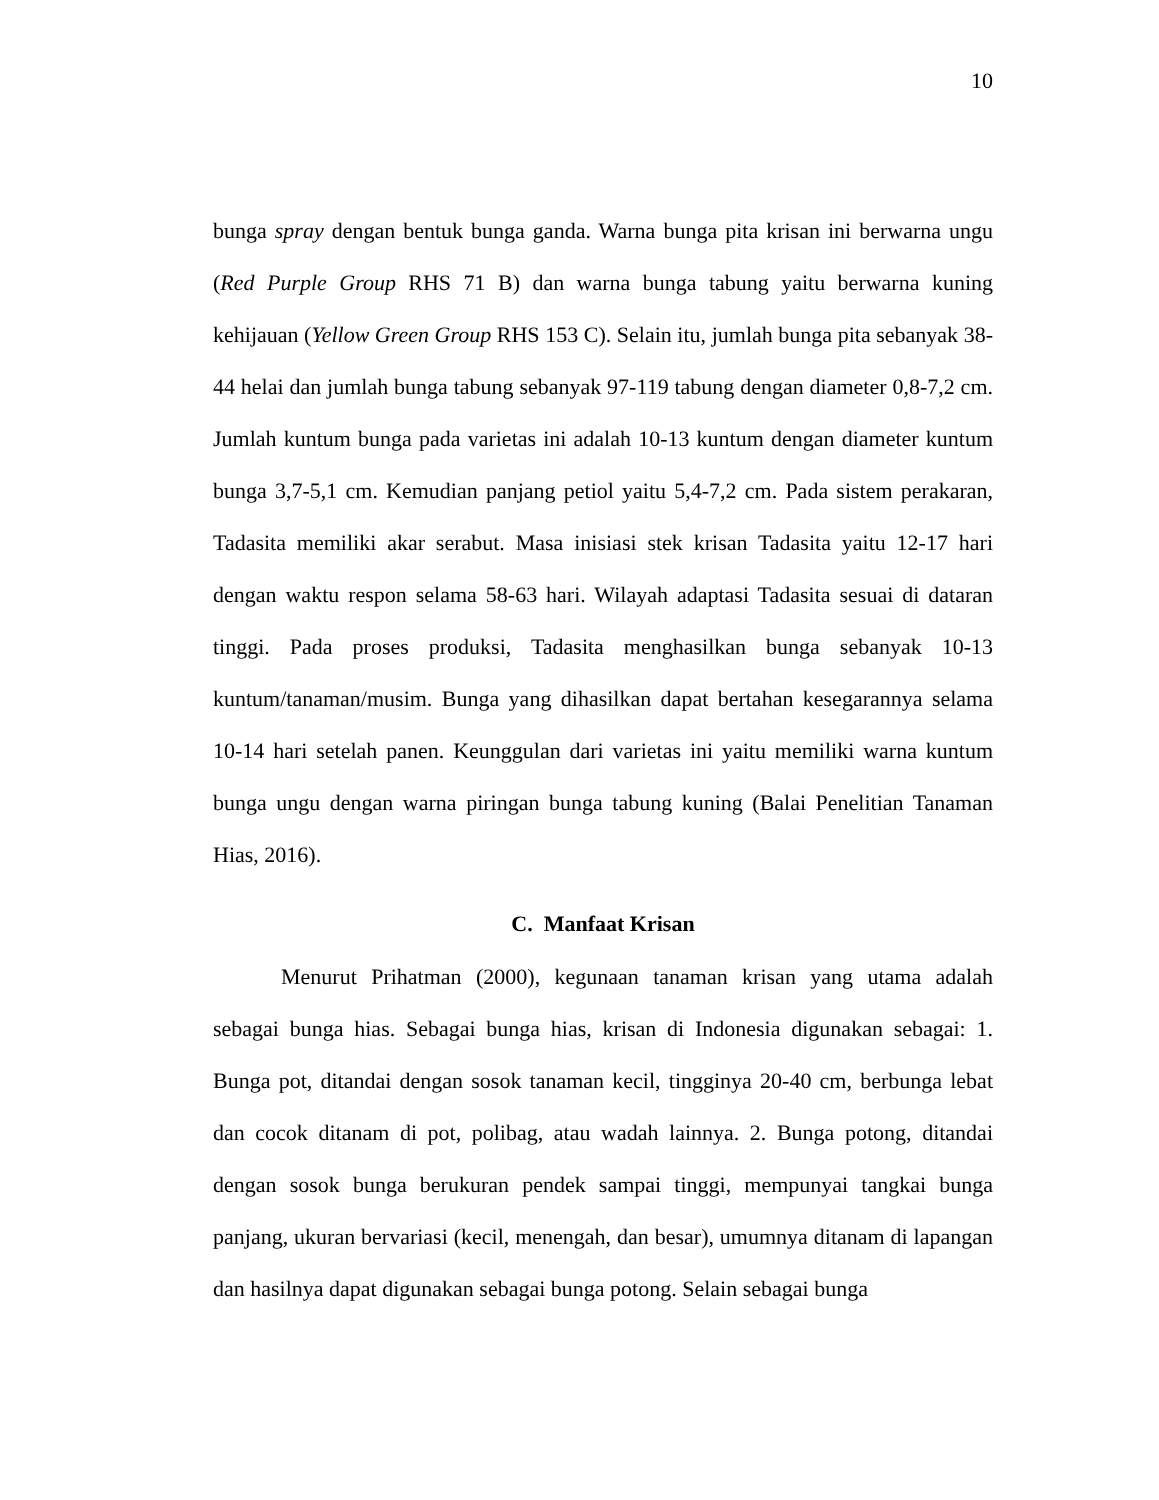10
bunga spray dengan bentuk bunga ganda. Warna bunga pita krisan ini berwarna ungu (Red Purple Group RHS 71 B) dan warna bunga tabung yaitu berwarna kuning kehijauan (Yellow Green Group RHS 153 C). Selain itu, jumlah bunga pita sebanyak 38-44 helai dan jumlah bunga tabung sebanyak 97-119 tabung dengan diameter 0,8-7,2 cm. Jumlah kuntum bunga pada varietas ini adalah 10-13 kuntum dengan diameter kuntum bunga 3,7-5,1 cm. Kemudian panjang petiol yaitu 5,4-7,2 cm. Pada sistem perakaran, Tadasita memiliki akar serabut. Masa inisiasi stek krisan Tadasita yaitu 12-17 hari dengan waktu respon selama 58-63 hari. Wilayah adaptasi Tadasita sesuai di dataran tinggi. Pada proses produksi, Tadasita menghasilkan bunga sebanyak 10-13 kuntum/tanaman/musim. Bunga yang dihasilkan dapat bertahan kesegarannya selama 10-14 hari setelah panen. Keunggulan dari varietas ini yaitu memiliki warna kuntum bunga ungu dengan warna piringan bunga tabung kuning (Balai Penelitian Tanaman Hias, 2016).
C. Manfaat Krisan
Menurut Prihatman (2000), kegunaan tanaman krisan yang utama adalah sebagai bunga hias. Sebagai bunga hias, krisan di Indonesia digunakan sebagai: 1. Bunga pot, ditandai dengan sosok tanaman kecil, tingginya 20-40 cm, berbunga lebat dan cocok ditanam di pot, polibag, atau wadah lainnya. 2. Bunga potong, ditandai dengan sosok bunga berukuran pendek sampai tinggi, mempunyai tangkai bunga panjang, ukuran bervariasi (kecil, menengah, dan besar), umumnya ditanam di lapangan dan hasilnya dapat digunakan sebagai bunga potong. Selain sebagai bunga